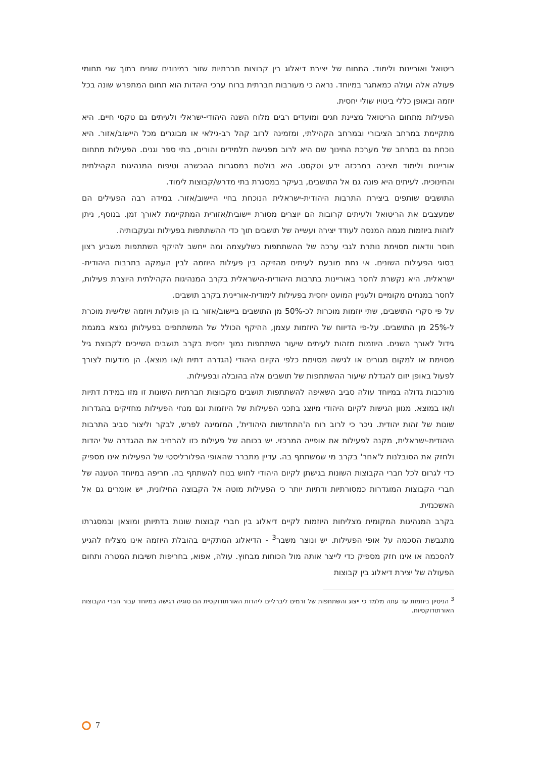ריטואל ואוריינות ולימוד. התחום של יצירת דיאלוג בין קבוצות חברתיות שזור במינונים שונים בתוך שני תחומי פעולה אלה ועולה כמאתגר במיוחד. נראה כי מעורבות חברתית ברוח ערכי היהדות הוא תחום המתפרש שונה בכל יוזמה ובאופן כללי ביטויו שולי יחסית.
הפעילות מתחום הריטואל מציינת חגים ומועדים רבים מלוח השנה היהודי-ישראלי ולעיתים גם טקסי חיים. היא מתקיימת במרחב הציבורי ובמרחב הקהילתי, ומזמינה לרוב קהל רב-גילאי או מבוגרים מכל היישוב/אזור. היא נוכחת גם במרחב של מערכת החינוך שם היא לרוב מפגישה תלמידים והורים, בתי ספר וגנים. הפעילות מתחום אוריינות ולימוד מציבה במרכזה ידע וטקסט. היא בולטת במסגרות ההכשרה וטיפוח המנהיגות הקהילתית והחינוכית. לעיתים היא פונה גם אל התושבים, בעיקר במסגרת בתי מדרש/קבוצות לימוד.
התושבים שותפים ביצירת התרבות היהודית-ישראלית הנוכחת בחיי היישוב/אזור. במידה רבה הפעילים הם שמעצבים את הריטואל ולעיתים קרובות הם יוצרים מסורת יישובית/אזורית המתקיימת לאורך זמן. בנוסף, ניתן לזהות ביוזמות מגמה המנסה לעודד יצירה ועשייה של תושבים תוך כדי ההשתתפות בפעילות ובעקבותיה.
חוסר וודאות מסוימת נותרת לגבי ערכה של ההשתתפות כשלעצמה ומה ייחשב להיקף השתתפות משביע רצון בסוגי הפעילות השונים. אי נחת מובעת לעיתים מהזיקה בין פעילות היוזמה לבין העמקה בתרבות היהודית-ישראלית. היא נקשרת לחסר באוריינות בתרבות היהודית-הישראלית בקרב המנהיגות הקהילתית היוצרת פעילות, לחסר במנחים מקומיים ולעניין המועט יחסית בפעילות לימודית-אוריינית בקרב תושבים.
על פי סקרי התושבים, שתי יוזמות מוכרות לכ-50% מן התושבים ביישוב/אזור בו הן פועלות ויוזמה שלישית מוכרת ל-25% מן התושבים. על-פי הדיווח של היוזמות עצמן, ההיקף הכולל של המשתתפים בפעילותן נמצא במגמת גידול לאורך השנים. היוזמות מזהות לעיתים שיעור השתתפות נמוך יחסית בקרב תושבים השייכים לקבוצת גיל מסוימת או למקום מגורים או לגישה מסוימת כלפי הקיום היהודי (הגדרה דתית ו/או מוצא). הן מודעות לצורך לפעול באופן יזום להגדלת שיעור ההשתתפות של תושבים אלה בהובלה ובפעילות.
מורכבות גדולה במיוחד עולה סביב השאיפה להשתתפות תושבים מקבוצות חברתיות השונות זו מזו במידת דתיות ו/או במוצא. מגוון הגישות לקיום היהודי מיוצג בתכני הפעילות של היוזמות וגם מנחי הפעילות מחזיקים בהגדרות שונות של זהות יהודית. ניכר כי לרוב רוח ה'התחדשות היהודית', המזמינה לפרש, לבקר וליצור סביב התרבות היהודית-ישראלית, מקנה לפעילות את אופייה המרכזי. יש בכוחה של פעילות כזו להרחיב את ההגדרה של יהדות ולחזק את הסובלנות ל'אחר' בקרב מי שמשתתף בה. עדיין מתברר שהאופי הפלורליסטי של הפעילות אינו מספיק כדי לגרום לכל חברי הקבוצות השונות בגישתן לקיום היהודי לחוש בנוח להשתתף בה. חריפה במיוחד הטענה של חברי הקבוצות המוגדרות כמסורתיות ודתיות יותר כי הפעילות מוטה אל הקבוצה החילונית, יש אומרים גם אל האשכנזית.
בקרב המנהיגות המקומית מצליחות היוזמות לקיים דיאלוג בין חברי קבוצות שונות בדתיותן ומוצאן ובמסגרתו מתגבשת הסכמה על אופי הפעילות. יש ונוצר משבר<sup>3</sup> - הדיאלוג המתקיים בהובלת היוזמה אינו מצליח להגיע להסכמה או אינו חזק מספיק כדי לייצר אותה מול הכוחות מבחוץ. עולה, אפוא, בחריפות חשיבות המטרה ותחום הפעולה של יצירת דיאלוג בין קבוצות
<sup>3</sup> הניסיון ביוזמות עד עתה מלמד כי ייצוג והשתתפות של זרמים ליברליים ליהדות האורתודוקסית הם סוגיה רגישה במיוחד עבור חברי הקבוצות האורתודוקסיות.
7